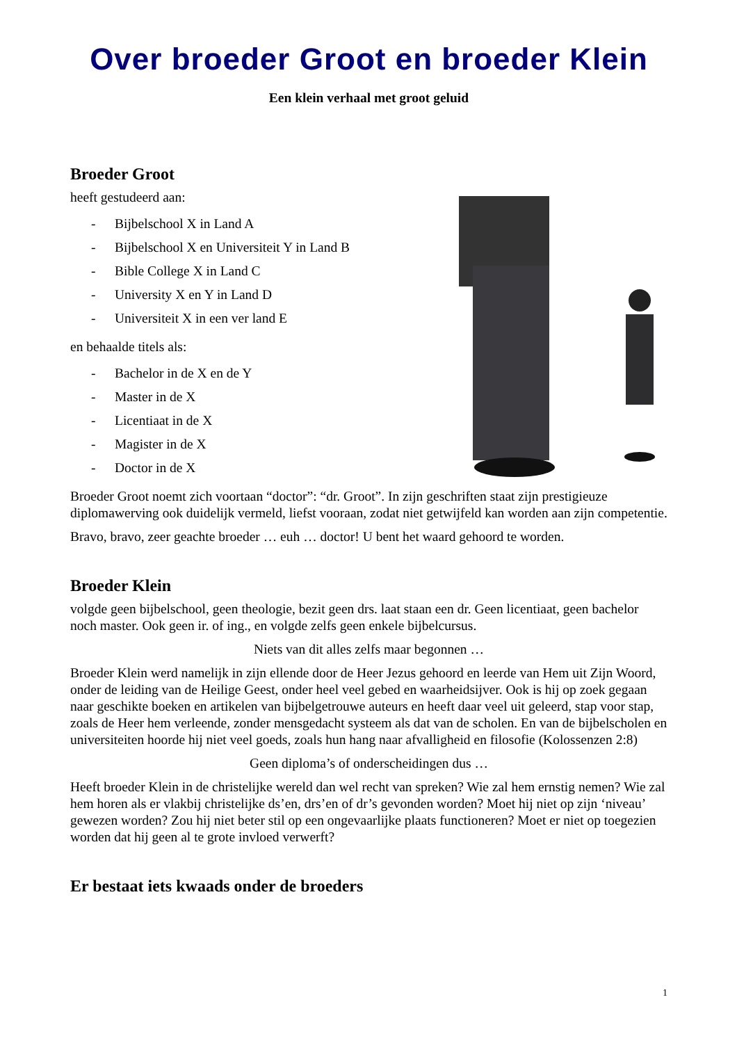Over broeder Groot en broeder Klein
Een klein verhaal met groot geluid
Broeder Groot
heeft gestudeerd aan:
- Bijbelschool X in Land A
- Bijbelschool X en Universiteit Y in Land B
- Bible College X in Land C
- University X en Y in Land D
- Universiteit X in een ver land E
en behaalde titels als:
- Bachelor in de X en de Y
- Master in de X
- Licentiaat in de X
- Magister in de X
- Doctor in de X
Broeder Groot noemt zich voortaan “doctor”: “dr. Groot”. In zijn geschriften staat zijn prestigieuze diplomawerving ook duidelijk vermeld, liefst vooraan, zodat niet getwijfeld kan worden aan zijn competentie.
Bravo, bravo, zeer geachte broeder … euh … doctor! U bent het waard gehoord te worden.
Broeder Klein
volgde geen bijbelschool, geen theologie, bezit geen drs. laat staan een dr. Geen licentiaat, geen bachelor noch master. Ook geen ir. of ing., en volgde zelfs geen enkele bijbelcursus.
Niets van dit alles zelfs maar begonnen …
Broeder Klein werd namelijk in zijn ellende door de Heer Jezus gehoord en leerde van Hem uit Zijn Woord, onder de leiding van de Heilige Geest, onder heel veel gebed en waarheidsijver. Ook is hij op zoek gegaan naar geschikte boeken en artikelen van bijbelgetrouwe auteurs en heeft daar veel uit geleerd, stap voor stap, zoals de Heer hem verleende, zonder mensgedacht systeem als dat van de scholen. En van de bijbelscholen en universiteiten hoorde hij niet veel goeds, zoals hun hang naar afvalligheid en filosofie (Kolossenzen 2:8)
Geen diploma’s of onderscheidingen dus …
Heeft broeder Klein in de christelijke wereld dan wel recht van spreken? Wie zal hem ernstig nemen? Wie zal hem horen als er vlakbij christelijke ds’en, drs’en of dr’s gevonden worden? Moet hij niet op zijn ‘niveau’ gewezen worden? Zou hij niet beter stil op een ongevaarlijke plaats functioneren? Moet er niet op toegezien worden dat hij geen al te grote invloed verwerft?
Er bestaat iets kwaads onder de broeders
1